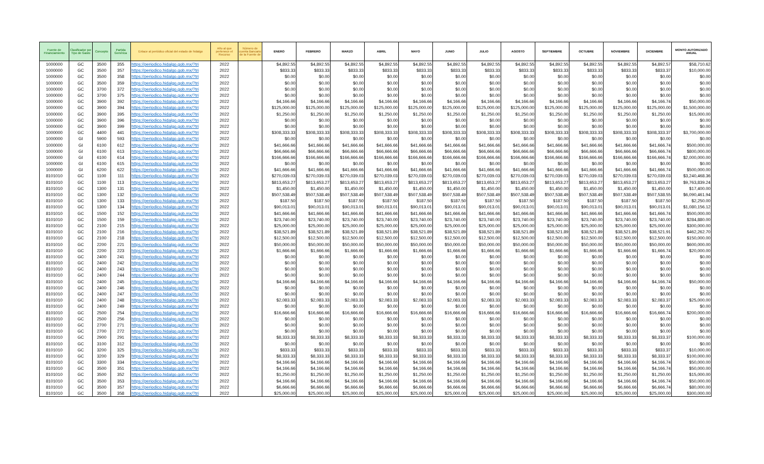| Fuente de Financiamiento | Clasificador por Tipo de Gasto | Concepto | Partida Genérica | Enlace al periódico oficial del estado de hidalgo | Año al que pertenece el Recurso | Número de cuenta Bancario de la Fuente de | ENERO | FEBRERO | MARZO | ABRIL | MAYO | JUNIO | JULIO | AGOSTO | SEPTIEMBRE | OCTUBRE | NOVIEMBRE | DICIEMBRE | MONTO AUTORIZADO ANUAL |
| --- | --- | --- | --- | --- | --- | --- | --- | --- | --- | --- | --- | --- | --- | --- | --- | --- | --- | --- | --- |
| 1000000 | GC | 3500 | 355 | https://periodico.hidalgo.gob.mx/?tri | 2022 | | $4,892.55 | $4,892.55 | $4,892.55 | $4,892.55 | $4,892.55 | $4,892.55 | $4,892.55 | $4,892.55 | $4,892.55 | $4,892.55 | $4,892.55 | $4,892.57 | $58,710.62 |
| 1000000 | GC | 3500 | 357 | https://periodico.hidalgo.gob.mx/?tri | 2022 | | $833.33 | $833.33 | $833.33 | $833.33 | $833.33 | $833.33 | $833.33 | $833.33 | $833.33 | $833.33 | $833.33 | $833.37 | $10,000.00 |
| 1000000 | GC | 3500 | 358 | https://periodico.hidalgo.gob.mx/?tri | 2022 | | $0.00 | $0.00 | $0.00 | $0.00 | $0.00 | $0.00 | $0.00 | $0.00 | $0.00 | $0.00 | $0.00 | $0.00 | $0.00 |
| 1000000 | GC | 3500 | 359 | https://periodico.hidalgo.gob.mx/?tri | 2022 | | $0.00 | $0.00 | $0.00 | $0.00 | $0.00 | $0.00 | $0.00 | $0.00 | $0.00 | $0.00 | $0.00 | $0.00 | $0.00 |
| 1000000 | GC | 3700 | 372 | https://periodico.hidalgo.gob.mx/?tri | 2022 | | $0.00 | $0.00 | $0.00 | $0.00 | $0.00 | $0.00 | $0.00 | $0.00 | $0.00 | $0.00 | $0.00 | $0.00 | $0.00 |
| 1000000 | GC | 3700 | 375 | https://periodico.hidalgo.gob.mx/?tri | 2022 | | $0.00 | $0.00 | $0.00 | $0.00 | $0.00 | $0.00 | $0.00 | $0.00 | $0.00 | $0.00 | $0.00 | $0.00 | $0.00 |
| 1000000 | GC | 3900 | 392 | https://periodico.hidalgo.gob.mx/?tri | 2022 | | $4,166.66 | $4,166.66 | $4,166.66 | $4,166.66 | $4,166.66 | $4,166.66 | $4,166.66 | $4,166.66 | $4,166.66 | $4,166.66 | $4,166.66 | $4,166.74 | $50,000.00 |
| 1000000 | GC | 3900 | 394 | https://periodico.hidalgo.gob.mx/?tri | 2022 | | $125,000.00 | $125,000.00 | $125,000.00 | $125,000.00 | $125,000.00 | $125,000.00 | $125,000.00 | $125,000.00 | $125,000.00 | $125,000.00 | $125,000.00 | $125,000.00 | $1,500,000.00 |
| 1000000 | GC | 3900 | 395 | https://periodico.hidalgo.gob.mx/?tri | 2022 | | $1,250.00 | $1,250.00 | $1,250.00 | $1,250.00 | $1,250.00 | $1,250.00 | $1,250.00 | $1,250.00 | $1,250.00 | $1,250.00 | $1,250.00 | $1,250.00 | $15,000.00 |
| 1000000 | GC | 3900 | 396 | https://periodico.hidalgo.gob.mx/?tri | 2022 | | $0.00 | $0.00 | $0.00 | $0.00 | $0.00 | $0.00 | $0.00 | $0.00 | $0.00 | $0.00 | $0.00 | $0.00 | $0.00 |
| 1000000 | GC | 3900 | 399 | https://periodico.hidalgo.gob.mx/?tri | 2022 | | $0.00 | $0.00 | $0.00 | $0.00 | $0.00 | $0.00 | $0.00 | $0.00 | $0.00 | $0.00 | $0.00 | $0.00 | $0.00 |
| 1000000 | GC | 4400 | 441 | https://periodico.hidalgo.gob.mx/?tri | 2022 | | $308,333.33 | $308,333.33 | $308,333.33 | $308,333.33 | $308,333.33 | $308,333.33 | $308,333.33 | $308,333.33 | $308,333.33 | $308,333.33 | $308,333.33 | $308,333.37 | $3,700,000.00 |
| 1000000 | GI | 5900 | 593 | https://periodico.hidalgo.gob.mx/?tri | 2022 | | $0.00 | $0.00 | $0.00 | $0.00 | $0.00 | $0.00 | $0.00 | $0.00 | $0.00 | $0.00 | $0.00 | $0.00 | $0.00 |
| 1000000 | GI | 6100 | 612 | https://periodico.hidalgo.gob.mx/?tri | 2022 | | $41,666.66 | $41,666.66 | $41,666.66 | $41,666.66 | $41,666.66 | $41,666.66 | $41,666.66 | $41,666.66 | $41,666.66 | $41,666.66 | $41,666.66 | $41,666.74 | $500,000.00 |
| 1000000 | GI | 6100 | 613 | https://periodico.hidalgo.gob.mx/?tri | 2022 | | $66,666.66 | $66,666.66 | $66,666.66 | $66,666.66 | $66,666.66 | $66,666.66 | $66,666.66 | $66,666.66 | $66,666.66 | $66,666.66 | $66,666.66 | $66,666.74 | $800,000.00 |
| 1000000 | GI | 6100 | 614 | https://periodico.hidalgo.gob.mx/?tri | 2022 | | $166,666.66 | $166,666.66 | $166,666.66 | $166,666.66 | $166,666.66 | $166,666.66 | $166,666.66 | $166,666.66 | $166,666.66 | $166,666.66 | $166,666.66 | $166,666.74 | $2,000,000.00 |
| 1000000 | GI | 6100 | 615 | https://periodico.hidalgo.gob.mx/?tri | 2022 | | $0.00 | $0.00 | $0.00 | $0.00 | $0.00 | $0.00 | $0.00 | $0.00 | $0.00 | $0.00 | $0.00 | $0.00 | $0.00 |
| 1000000 | GI | 6200 | 622 | https://periodico.hidalgo.gob.mx/?tri | 2022 | | $41,666.66 | $41,666.66 | $41,666.66 | $41,666.66 | $41,666.66 | $41,666.66 | $41,666.66 | $41,666.66 | $41,666.66 | $41,666.66 | $41,666.66 | $41,666.74 | $500,000.00 |
| 8101010 | GC | 1100 | 111 | https://periodico.hidalgo.gob.mx/?tri | 2022 | | $270,039.03 | $270,039.03 | $270,039.03 | $270,039.03 | $270,039.03 | $270,039.03 | $270,039.03 | $270,039.03 | $270,039.03 | $270,039.03 | $270,039.03 | $270,039.03 | $3,240,468.36 |
| 8101010 | GC | 1100 | 113 | https://periodico.hidalgo.gob.mx/?tri | 2022 | | $813,653.27 | $813,653.27 | $813,653.27 | $813,653.27 | $813,653.27 | $813,653.27 | $813,653.27 | $813,653.27 | $813,653.27 | $813,653.27 | $813,653.27 | $813,653.27 | $9,763,839.24 |
| 8101010 | GC | 1300 | 131 | https://periodico.hidalgo.gob.mx/?tri | 2022 | | $1,450.00 | $1,450.00 | $1,450.00 | $1,450.00 | $1,450.00 | $1,450.00 | $1,450.00 | $1,450.00 | $1,450.00 | $1,450.00 | $1,450.00 | $1,450.00 | $17,400.00 |
| 8101010 | GC | 1300 | 132 | https://periodico.hidalgo.gob.mx/?tri | 2022 | | $507,538.49 | $507,538.49 | $507,538.49 | $507,538.49 | $507,538.49 | $507,538.49 | $507,538.49 | $507,538.49 | $507,538.49 | $507,538.49 | $507,538.49 | $507,538.55 | $6,090,461.94 |
| 8101010 | GC | 1300 | 133 | https://periodico.hidalgo.gob.mx/?tri | 2022 | | $187.50 | $187.50 | $187.50 | $187.50 | $187.50 | $187.50 | $187.50 | $187.50 | $187.50 | $187.50 | $187.50 | $187.50 | $2,250.00 |
| 8101010 | GC | 1300 | 134 | https://periodico.hidalgo.gob.mx/?tri | 2022 | | $90,013.01 | $90,013.01 | $90,013.01 | $90,013.01 | $90,013.01 | $90,013.01 | $90,013.01 | $90,013.01 | $90,013.01 | $90,013.01 | $90,013.01 | $90,013.01 | $1,080,156.12 |
| 8101010 | GC | 1500 | 152 | https://periodico.hidalgo.gob.mx/?tri | 2022 | | $41,666.66 | $41,666.66 | $41,666.66 | $41,666.66 | $41,666.66 | $41,666.66 | $41,666.66 | $41,666.66 | $41,666.66 | $41,666.66 | $41,666.66 | $41,666.74 | $500,000.00 |
| 8101010 | GC | 1500 | 159 | https://periodico.hidalgo.gob.mx/?tri | 2022 | | $23,740.00 | $23,740.00 | $23,740.00 | $23,740.00 | $23,740.00 | $23,740.00 | $23,740.00 | $23,740.00 | $23,740.00 | $23,740.00 | $23,740.00 | $23,740.00 | $284,880.00 |
| 8101010 | GC | 2100 | 215 | https://periodico.hidalgo.gob.mx/?tri | 2022 | | $25,000.00 | $25,000.00 | $25,000.00 | $25,000.00 | $25,000.00 | $25,000.00 | $25,000.00 | $25,000.00 | $25,000.00 | $25,000.00 | $25,000.00 | $25,000.00 | $300,000.00 |
| 8101010 | GC | 2100 | 216 | https://periodico.hidalgo.gob.mx/?tri | 2022 | | $38,521.89 | $38,521.89 | $38,521.89 | $38,521.89 | $38,521.89 | $38,521.89 | $38,521.89 | $38,521.89 | $38,521.89 | $38,521.89 | $38,521.89 | $38,521.91 | $462,262.70 |
| 8101010 | GC | 2100 | 218 | https://periodico.hidalgo.gob.mx/?tri | 2022 | | $12,500.00 | $12,500.00 | $12,500.00 | $12,500.00 | $12,500.00 | $12,500.00 | $12,500.00 | $12,500.00 | $12,500.00 | $12,500.00 | $12,500.00 | $12,500.00 | $150,000.00 |
| 8101010 | GC | 2200 | 221 | https://periodico.hidalgo.gob.mx/?tri | 2022 | | $50,000.00 | $50,000.00 | $50,000.00 | $50,000.00 | $50,000.00 | $50,000.00 | $50,000.00 | $50,000.00 | $50,000.00 | $50,000.00 | $50,000.00 | $50,000.00 | $600,000.00 |
| 8101010 | GC | 2200 | 223 | https://periodico.hidalgo.gob.mx/?tri | 2022 | | $1,666.66 | $1,666.66 | $1,666.66 | $1,666.66 | $1,666.66 | $1,666.66 | $1,666.66 | $1,666.66 | $1,666.66 | $1,666.66 | $1,666.66 | $1,666.74 | $20,000.00 |
| 8101010 | GC | 2400 | 241 | https://periodico.hidalgo.gob.mx/?tri | 2022 | | $0.00 | $0.00 | $0.00 | $0.00 | $0.00 | $0.00 | $0.00 | $0.00 | $0.00 | $0.00 | $0.00 | $0.00 | $0.00 |
| 8101010 | GC | 2400 | 242 | https://periodico.hidalgo.gob.mx/?tri | 2022 | | $0.00 | $0.00 | $0.00 | $0.00 | $0.00 | $0.00 | $0.00 | $0.00 | $0.00 | $0.00 | $0.00 | $0.00 | $0.00 |
| 8101010 | GC | 2400 | 243 | https://periodico.hidalgo.gob.mx/?tri | 2022 | | $0.00 | $0.00 | $0.00 | $0.00 | $0.00 | $0.00 | $0.00 | $0.00 | $0.00 | $0.00 | $0.00 | $0.00 | $0.00 |
| 8101010 | GC | 2400 | 244 | https://periodico.hidalgo.gob.mx/?tri | 2022 | | $0.00 | $0.00 | $0.00 | $0.00 | $0.00 | $0.00 | $0.00 | $0.00 | $0.00 | $0.00 | $0.00 | $0.00 | $0.00 |
| 8101010 | GC | 2400 | 245 | https://periodico.hidalgo.gob.mx/?tri | 2022 | | $4,166.66 | $4,166.66 | $4,166.66 | $4,166.66 | $4,166.66 | $4,166.66 | $4,166.66 | $4,166.66 | $4,166.66 | $4,166.66 | $4,166.66 | $4,166.74 | $50,000.00 |
| 8101010 | GC | 2400 | 246 | https://periodico.hidalgo.gob.mx/?tri | 2022 | | $0.00 | $0.00 | $0.00 | $0.00 | $0.00 | $0.00 | $0.00 | $0.00 | $0.00 | $0.00 | $0.00 | $0.00 | $0.00 |
| 8101010 | GC | 2400 | 247 | https://periodico.hidalgo.gob.mx/?tri | 2022 | | $0.00 | $0.00 | $0.00 | $0.00 | $0.00 | $0.00 | $0.00 | $0.00 | $0.00 | $0.00 | $0.00 | $0.00 | $0.00 |
| 8101010 | GC | 2400 | 248 | https://periodico.hidalgo.gob.mx/?tri | 2022 | | $2,083.33 | $2,083.33 | $2,083.33 | $2,083.33 | $2,083.33 | $2,083.33 | $2,083.33 | $2,083.33 | $2,083.33 | $2,083.33 | $2,083.33 | $2,083.37 | $25,000.00 |
| 8101010 | GC | 2400 | 249 | https://periodico.hidalgo.gob.mx/?tri | 2022 | | $0.00 | $0.00 | $0.00 | $0.00 | $0.00 | $0.00 | $0.00 | $0.00 | $0.00 | $0.00 | $0.00 | $0.00 | $0.00 |
| 8101010 | GC | 2500 | 254 | https://periodico.hidalgo.gob.mx/?tri | 2022 | | $16,666.66 | $16,666.66 | $16,666.66 | $16,666.66 | $16,666.66 | $16,666.66 | $16,666.66 | $16,666.66 | $16,666.66 | $16,666.66 | $16,666.66 | $16,666.74 | $200,000.00 |
| 8101010 | GC | 2500 | 256 | https://periodico.hidalgo.gob.mx/?tri | 2022 | | $0.00 | $0.00 | $0.00 | $0.00 | $0.00 | $0.00 | $0.00 | $0.00 | $0.00 | $0.00 | $0.00 | $0.00 | $0.00 |
| 8101010 | GC | 2700 | 271 | https://periodico.hidalgo.gob.mx/?tri | 2022 | | $0.00 | $0.00 | $0.00 | $0.00 | $0.00 | $0.00 | $0.00 | $0.00 | $0.00 | $0.00 | $0.00 | $0.00 | $0.00 |
| 8101010 | GC | 2700 | 272 | https://periodico.hidalgo.gob.mx/?tri | 2022 | | $0.00 | $0.00 | $0.00 | $0.00 | $0.00 | $0.00 | $0.00 | $0.00 | $0.00 | $0.00 | $0.00 | $0.00 | $0.00 |
| 8101010 | GC | 2900 | 291 | https://periodico.hidalgo.gob.mx/?tri | 2022 | | $8,333.33 | $8,333.33 | $8,333.33 | $8,333.33 | $8,333.33 | $8,333.33 | $8,333.33 | $8,333.33 | $8,333.33 | $8,333.33 | $8,333.33 | $8,333.37 | $100,000.00 |
| 8101010 | GC | 3100 | 312 | https://periodico.hidalgo.gob.mx/?tri | 2022 | | $0.00 | $0.00 | $0.00 | $0.00 | $0.00 | $0.00 | $0.00 | $0.00 | $0.00 | $0.00 | $0.00 | $0.00 | $0.00 |
| 8101010 | GC | 3200 | 325 | https://periodico.hidalgo.gob.mx/?tri | 2022 | | $833.33 | $833.33 | $833.33 | $833.33 | $833.33 | $833.33 | $833.33 | $833.33 | $833.33 | $833.33 | $833.33 | $833.37 | $10,000.00 |
| 8101010 | GC | 3200 | 329 | https://periodico.hidalgo.gob.mx/?tri | 2022 | | $8,333.33 | $8,333.33 | $8,333.33 | $8,333.33 | $8,333.33 | $8,333.33 | $8,333.33 | $8,333.33 | $8,333.33 | $8,333.33 | $8,333.33 | $8,333.37 | $100,000.00 |
| 8101010 | GC | 3300 | 334 | https://periodico.hidalgo.gob.mx/?tri | 2022 | | $4,166.66 | $4,166.66 | $4,166.66 | $4,166.66 | $4,166.66 | $4,166.66 | $4,166.66 | $4,166.66 | $4,166.66 | $4,166.66 | $4,166.66 | $4,166.74 | $50,000.00 |
| 8101010 | GC | 3500 | 351 | https://periodico.hidalgo.gob.mx/?tri | 2022 | | $4,166.66 | $4,166.66 | $4,166.66 | $4,166.66 | $4,166.66 | $4,166.66 | $4,166.66 | $4,166.66 | $4,166.66 | $4,166.66 | $4,166.66 | $4,166.74 | $50,000.00 |
| 8101010 | GC | 3500 | 352 | https://periodico.hidalgo.gob.mx/?tri | 2022 | | $1,250.00 | $1,250.00 | $1,250.00 | $1,250.00 | $1,250.00 | $1,250.00 | $1,250.00 | $1,250.00 | $1,250.00 | $1,250.00 | $1,250.00 | $1,250.00 | $15,000.00 |
| 8101010 | GC | 3500 | 353 | https://periodico.hidalgo.gob.mx/?tri | 2022 | | $4,166.66 | $4,166.66 | $4,166.66 | $4,166.66 | $4,166.66 | $4,166.66 | $4,166.66 | $4,166.66 | $4,166.66 | $4,166.66 | $4,166.66 | $4,166.74 | $50,000.00 |
| 8101010 | GC | 3500 | 357 | https://periodico.hidalgo.gob.mx/?tri | 2022 | | $6,666.66 | $6,666.66 | $6,666.66 | $6,666.66 | $6,666.66 | $6,666.66 | $6,666.66 | $6,666.66 | $6,666.66 | $6,666.66 | $6,666.66 | $6,666.74 | $80,000.00 |
| 8101010 | GC | 3500 | 358 | https://periodico.hidalgo.gob.mx/?tri | 2022 | | $25,000.00 | $25,000.00 | $25,000.00 | $25,000.00 | $25,000.00 | $25,000.00 | $25,000.00 | $25,000.00 | $25,000.00 | $25,000.00 | $25,000.00 | $25,000.00 | $300,000.00 |